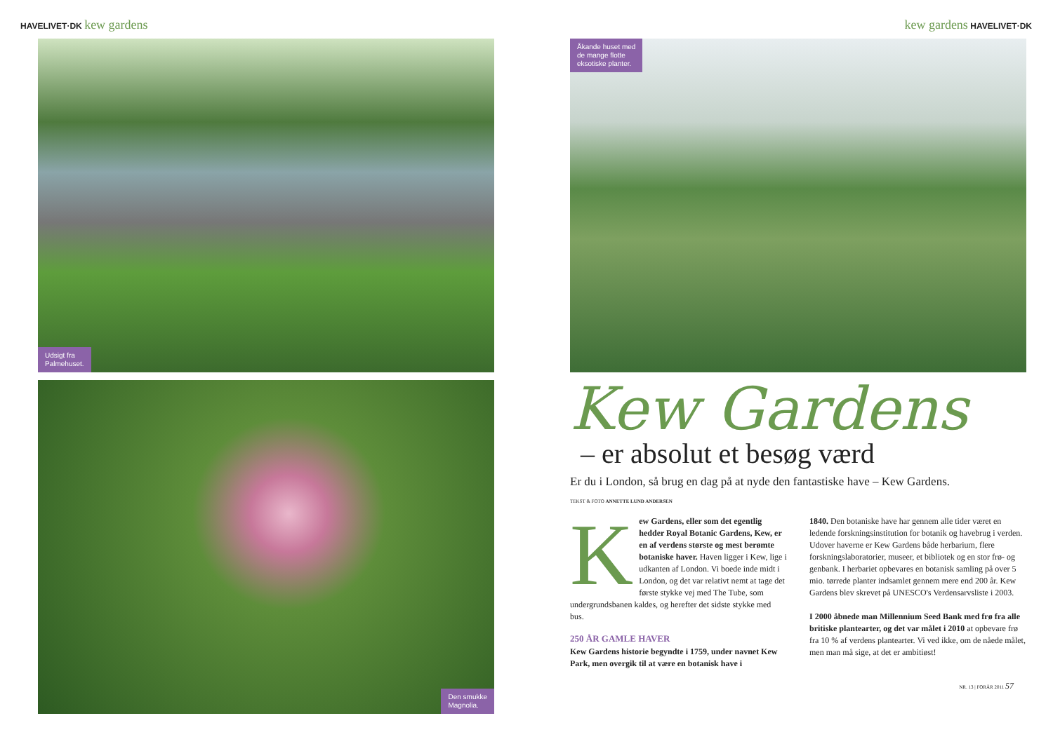HAVELIVET·DK kew gardens
Udsigt fra
Palmehuset.
Den smukke
Magnolia.
kew gardens HAVELIVET·DK
Åkande huset med
de mange flotte
eksotiske planter.
Kew Gardens
– er absolut et besøg værd
Er du i London, så brug en dag på at nyde den fantastiske have – Kew Gardens.
TEKST & FOTO ANNETTE LUND ANDERSEN
Kew Gardens, eller som det egentlig hedder Royal Botanic Gardens, Kew, er en af verdens største og mest berømte botaniske haver. Haven ligger i Kew, lige i udkanten af London. Vi boede inde midt i London, og det var relativt nemt at tage det første stykke vej med The Tube, som undergrundsbanen kaldes, og herefter det sidste stykke med bus.
250 ÅR GAMLE HAVER
Kew Gardens historie begyndte i 1759, under navnet Kew Park, men overgik til at være en botanisk have i
1840. Den botaniske have har gennem alle tider været en ledende forskningsinstitution for botanik og havebrug i verden. Udover haverne er Kew Gardens både herbarium, flere forskningslaboratorier, museer, et bibliotek og en stor frø- og genbank. I herbariet opbevares en botanisk samling på over 5 mio. tørrede planter indsamlet gennem mere end 200 år. Kew Gardens blev skrevet på UNESCO's Verdensarvsliste i 2003.
I 2000 åbnede man Millennium Seed Bank med frø fra alle britiske plantearter, og det var målet i 2010 at opbevare frø fra 10 % af verdens plantearter. Vi ved ikke, om de nåede målet, men man må sige, at det er ambitiøst!
NR. 13 | FORÅR 2011 57